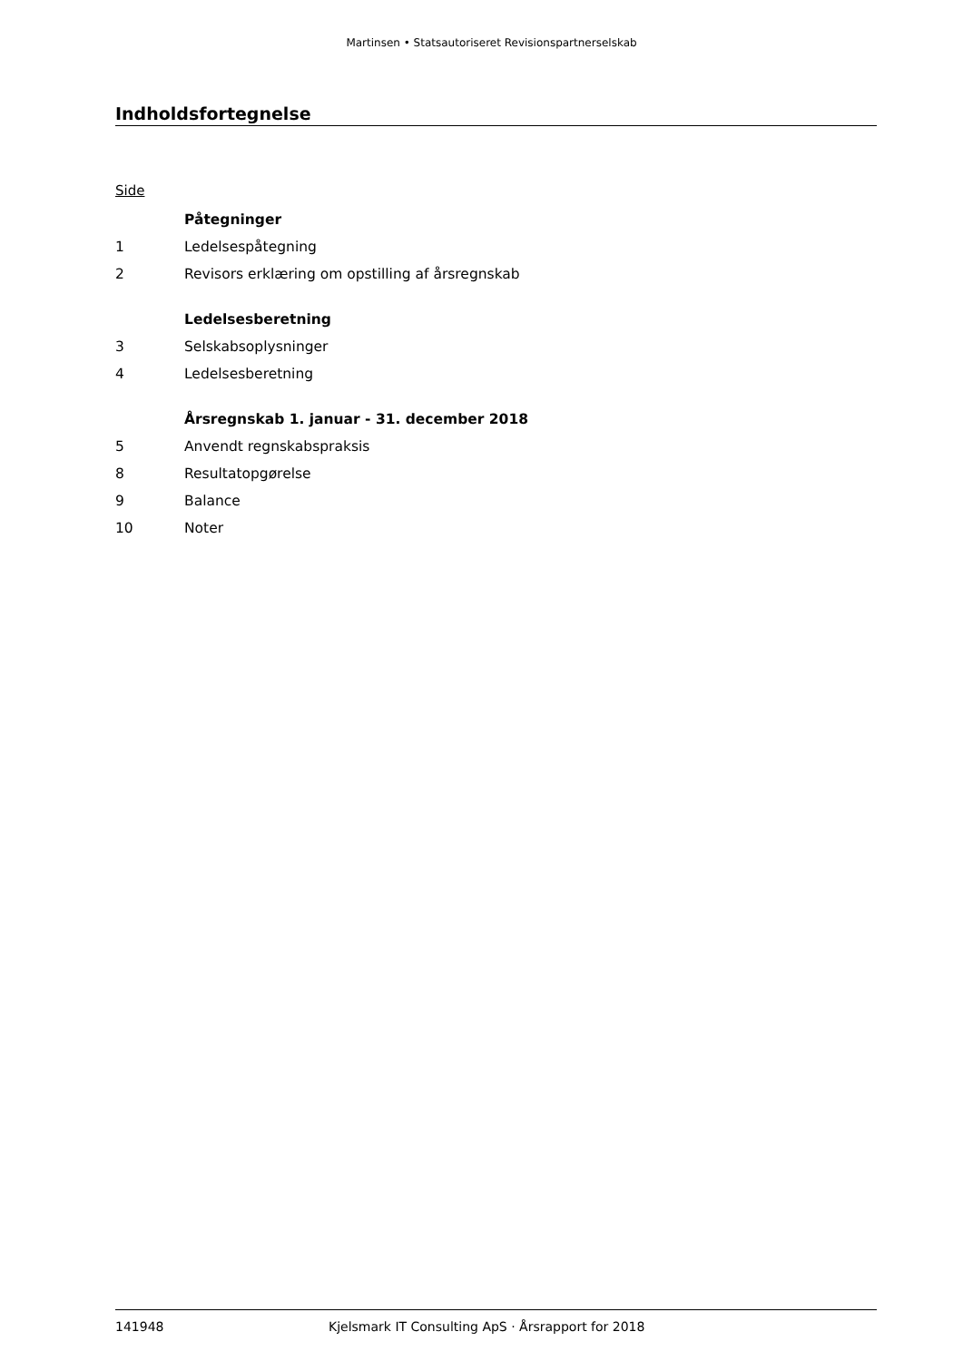Martinsen • Statsautoriseret Revisionspartnerselskab
Indholdsfortegnelse
Side
| | Påtegninger |
| 1 | Ledelsespåtegning |
| 2 | Revisors erklæring om opstilling af årsregnskab |
| | Ledelsesberetning |
| 3 | Selskabsoplysninger |
| 4 | Ledelsesberetning |
| | Årsregnskab 1. januar - 31. december 2018 |
| 5 | Anvendt regnskabspraksis |
| 8 | Resultatopgørelse |
| 9 | Balance |
| 10 | Noter |
141948 Kjelsmark IT Consulting ApS · Årsrapport for 2018